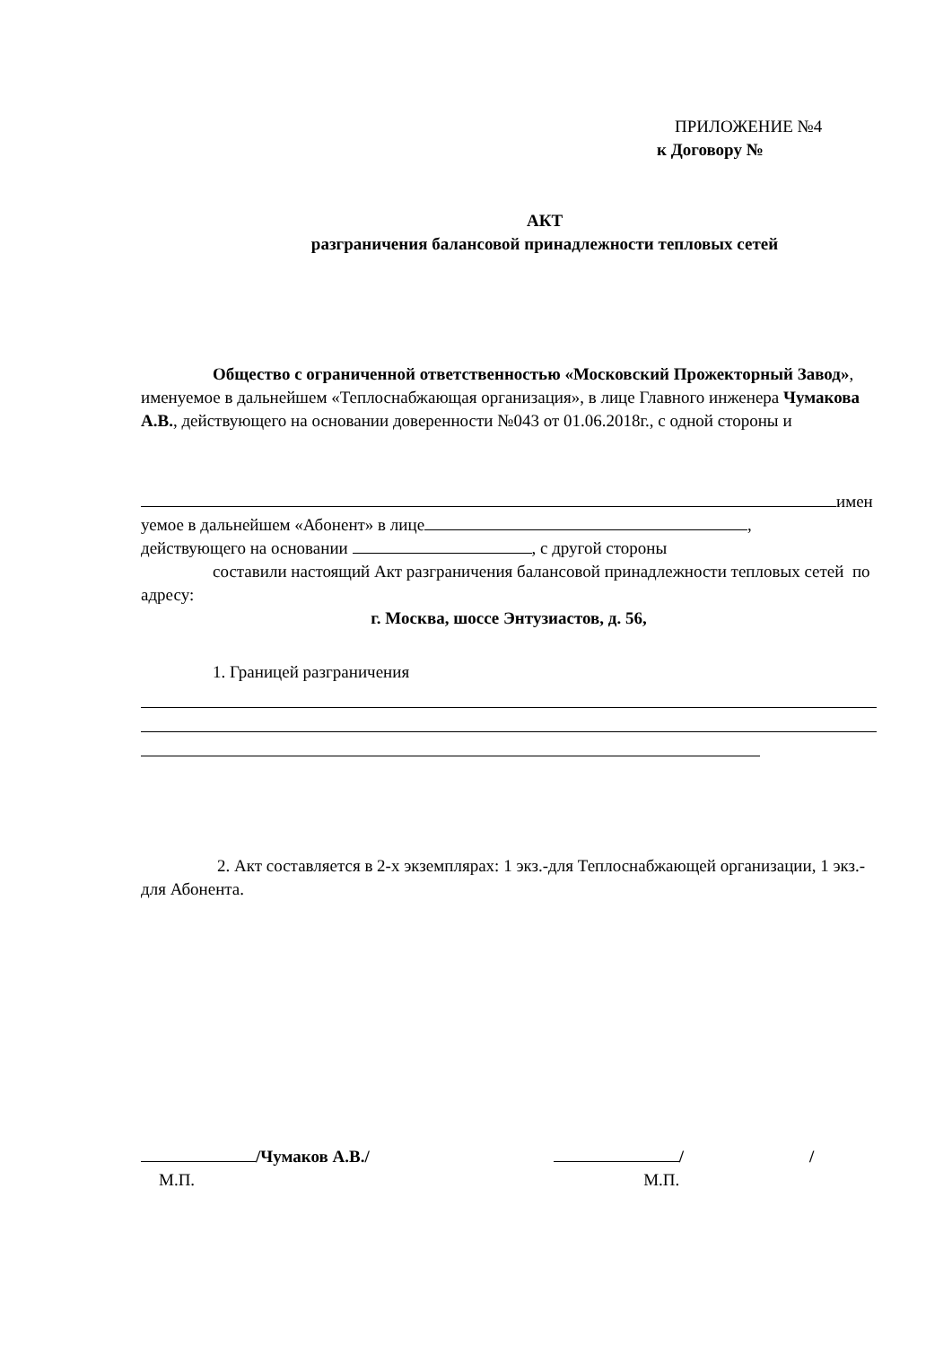ПРИЛОЖЕНИЕ №4
к Договору №
АКТ
разграничения балансовой принадлежности тепловых сетей
Общество с ограниченной ответственностью «Московский Прожекторный Завод», именуемое в дальнейшем «Теплоснабжающая организация», в лице Главного инженера Чумаков­а А.В., действующего на основании доверенности №043 от 01.06.2018г., с одной стороны и
имен
уемое в дальнейшем «Абонент» в лице ,
действующего на основании , с другой стороны
составили настоящий Акт разграничения балансовой принадлежности тепловых сетей по адресу:
г. Москва, шоссе Энтузиастов, д. 56,
1. Границей разграничения
2. Акт составляется в 2-х экземплярах: 1 экз.-для Теплоснабжающей организации, 1 экз.- для Абонента.
/Чумаков А.В./ / /
М.П. М.П.